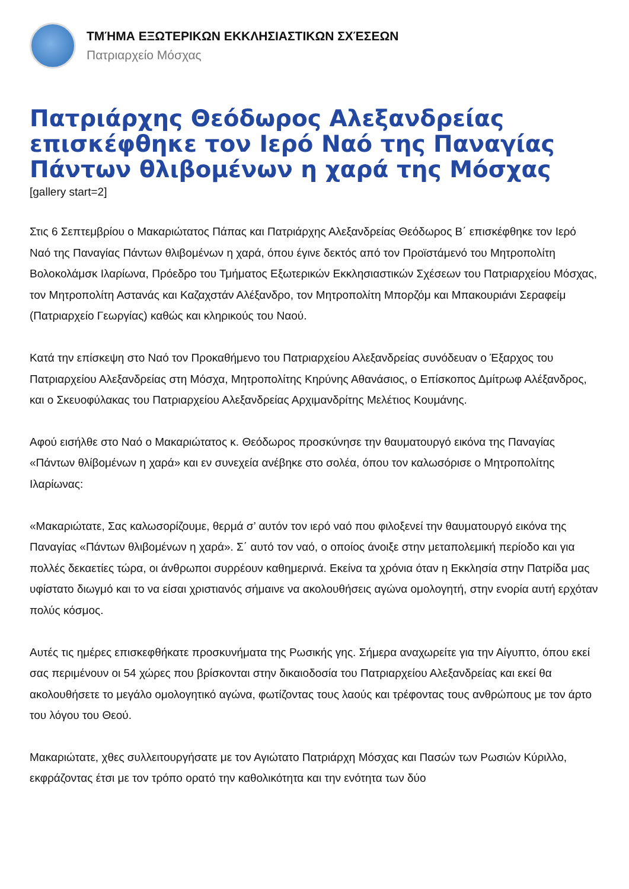ΤΜΉΜΑ ΕΞΩΤΕΡΙΚΩΝ ΕΚΚΛΗΣΙΑΣΤΙΚΩΝ ΣΧΈΣΕΩΝ
Πατριαρχείο Μόσχας
Πατριάρχης Θεόδωρος Αλεξανδρείας επισκέφθηκε τον Ιερό Ναό της Παναγίας Πάντων θλιβομένων η χαρά της Μόσχας
[gallery start=2]
Στις 6 Σεπτεμβρίου ο Μακαριώτατος Πάπας και Πατριάρχης Αλεξανδρείας Θεόδωρος Β΄ επισκέφθηκε τον Ιερό Ναό της Παναγίας Πάντων θλιβομένων η χαρά, όπου έγινε δεκτός από τον Προϊστάμενό του Μητροπολίτη Βολοκολάμσκ Ιλαρίωνα, Πρόεδρο του Τμήματος Εξωτερικών Εκκλησιαστικών Σχέσεων του Πατριαρχείου Μόσχας, τον Μητροπολίτη Αστανάς και Καζαχστάν Αλέξανδρο, τον Μητροπολίτη Μπορζόμ και Μπακουριάνι Σεραφείμ (Πατριαρχείο Γεωργίας) καθώς και κληρικούς του Ναού.
Κατά την επίσκεψη στο Ναό τον Προκαθήμενο του Πατριαρχείου Αλεξανδρείας συνόδευαν ο Έξαρχος του Πατριαρχείου Αλεξανδρείας στη Μόσχα, Μητροπολίτης Κηρύνης Αθανάσιος, ο Επίσκοπος Δμίτρωφ Αλέξανδρος, και ο Σκευοφύλακας του Πατριαρχείου Αλεξανδρείας Αρχιμανδρίτης Μελέτιος Κουμάνης.
Αφού εισήλθε στο Ναό ο Μακαριώτατος κ. Θεόδωρος προσκύνησε την θαυματουργό εικόνα της Παναγίας «Πάντων θλίβομένων η χαρά» και εν συνεχεία ανέβηκε στο σολέα, όπου τον καλωσόρισε ο Μητροπολίτης Ιλαρίωνας:
«Μακαριώτατε, Σας καλωσορίζουμε, θερμά σ’ αυτόν τον ιερό ναό που φιλοξενεί την θαυματουργό εικόνα της Παναγίας «Πάντων θλιβομένων η χαρά». Σ΄ αυτό τον ναό, ο οποίος άνοιξε στην μεταπολεμική περίοδο και για πολλές δεκαετίες τώρα, οι άνθρωποι συρρέουν καθημερινά. Εκείνα τα χρόνια όταν η Εκκλησία στην Πατρίδα μας υφίστατο διωγμό και το να είσαι χριστιανός σήμαινε να ακολουθήσεις αγώνα ομολογητή, στην ενορία αυτή ερχόταν πολύς κόσμος.
Αυτές τις ημέρες επισκεφθήκατε προσκυνήματα της Ρωσικής γης. Σήμερα αναχωρείτε για την Αίγυπτο, όπου εκεί σας περιμένουν οι 54 χώρες που βρίσκονται στην δικαιοδοσία του Πατριαρχείου Αλεξανδρείας και εκεί θα ακολουθήσετε το μεγάλο ομολογητικό αγώνα, φωτίζοντας τους λαούς και τρέφοντας τους ανθρώπους με τον άρτο του λόγου του Θεού.
Μακαριώτατε, χθες συλλειτουργήσατε με τον Αγιώτατο Πατριάρχη Μόσχας και Πασών των Ρωσιών Κύριλλο, εκφράζοντας έτσι με τον τρόπο ορατό την καθολικότητα και την ενότητα των δύο